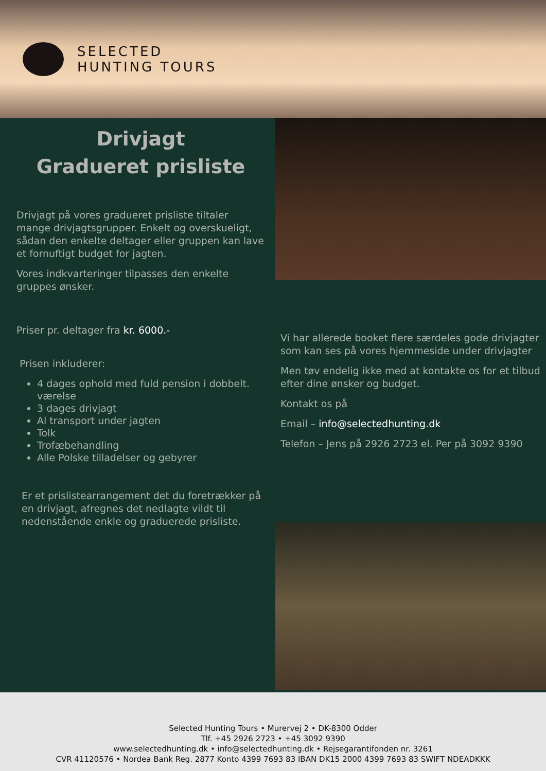SELECTED
HUNTING TOURS
Drivjagt
Gradueret prisliste
Drivjagt på vores gradueret prisliste tiltaler mange drivjagtsgrupper. Enkelt og overskueligt, sådan den enkelte deltager eller gruppen kan lave et fornuftigt budget for jagten.
Vores indkvarteringer tilpasses den enkelte gruppes ønsker.
Priser pr. deltager fra kr. 6000.-
Prisen inkluderer:
4 dages ophold med fuld pension i dobbelt. værelse
3 dages drivjagt
Al transport under jagten
Tolk
Trofæbehandling
Alle Polske tilladelser og gebyrer
Er et prislistearrangement det du foretrækker på en drivjagt, afregnes det nedlagte vildt til nedenstående enkle og graduerede prisliste.
Vi har allerede booket flere særdeles gode drivjagter som kan ses på vores hjemmeside under drivjagter
Men tøv endelig ikke med at kontakte os for et tilbud efter dine ønsker og budget.
Kontakt os på
Email – info@selectedhunting.dk
Telefon – Jens på 2926 2723 el. Per på 3092 9390
Selected Hunting Tours • Murervej 2 • DK-8300 Odder
Tlf. +45 2926 2723 • +45 3092 9390
www.selectedhunting.dk • info@selectedhunting.dk • Rejsegarantifonden nr. 3261
CVR 41120576 • Nordea Bank Reg. 2877 Konto 4399 7693 83 IBAN DK15 2000 4399 7693 83 SWIFT NDEADKKK